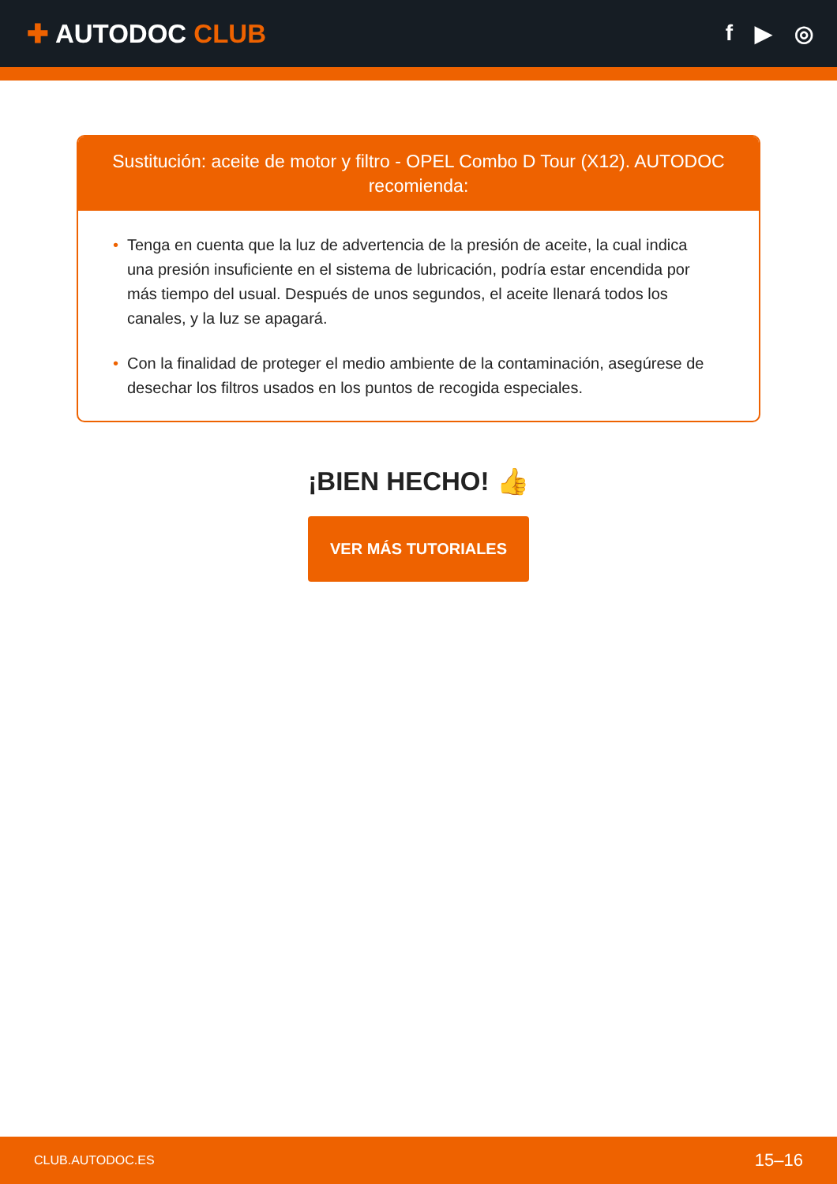✚ AUTODOC CLUB
f ▶ ◎
Sustitución: aceite de motor y filtro - OPEL Combo D Tour (X12). AUTODOC recomienda:
• Tenga en cuenta que la luz de advertencia de la presión de aceite, la cual indica una presión insuficiente en el sistema de lubricación, podría estar encendida por más tiempo del usual. Después de unos segundos, el aceite llenará todos los canales, y la luz se apagará.
• Con la finalidad de proteger el medio ambiente de la contaminación, asegúrese de desechar los filtros usados en los puntos de recogida especiales.
¡BIEN HECHO! 👍
VER MÁS TUTORIALES
CLUB.AUTODOC.ES 15–16